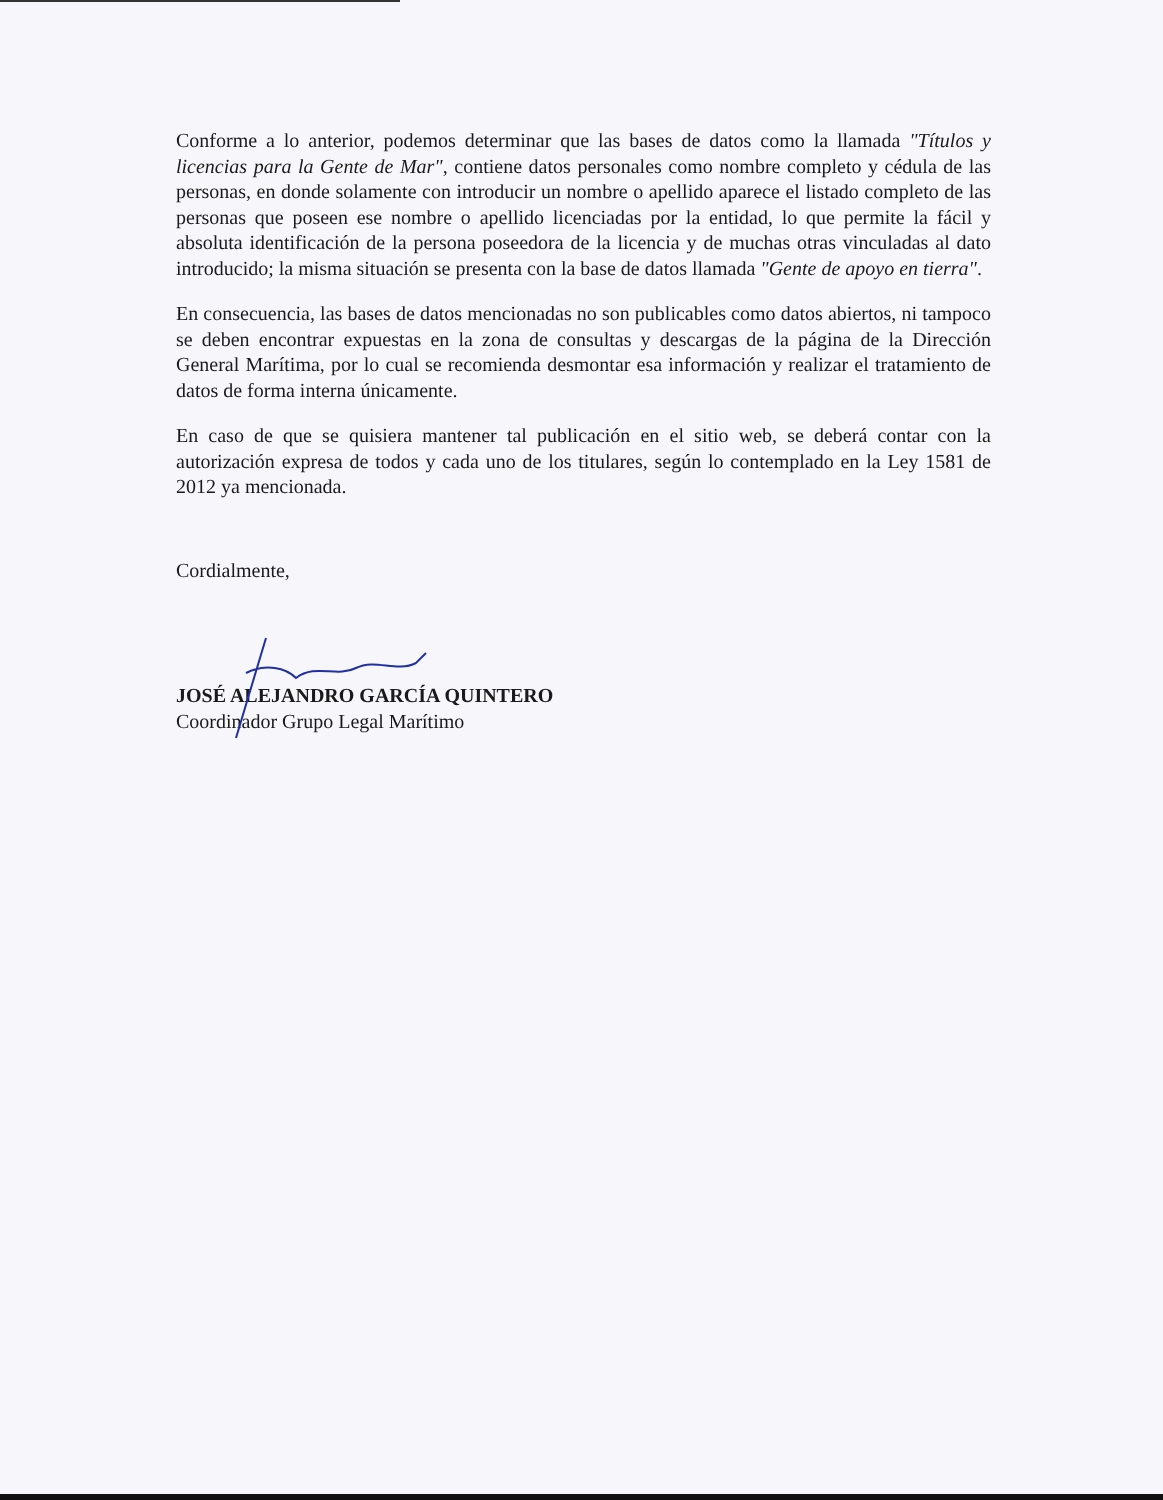Conforme a lo anterior, podemos determinar que las bases de datos como la llamada "Títulos y licencias para la Gente de Mar", contiene datos personales como nombre completo y cédula de las personas, en donde solamente con introducir un nombre o apellido aparece el listado completo de las personas que poseen ese nombre o apellido licenciadas por la entidad, lo que permite la fácil y absoluta identificación de la persona poseedora de la licencia y de muchas otras vinculadas al dato introducido; la misma situación se presenta con la base de datos llamada "Gente de apoyo en tierra".
En consecuencia, las bases de datos mencionadas no son publicables como datos abiertos, ni tampoco se deben encontrar expuestas en la zona de consultas y descargas de la página de la Dirección General Marítima, por lo cual se recomienda desmontar esa información y realizar el tratamiento de datos de forma interna únicamente.
En caso de que se quisiera mantener tal publicación en el sitio web, se deberá contar con la autorización expresa de todos y cada uno de los titulares, según lo contemplado en la Ley 1581 de 2012 ya mencionada.
Cordialmente,
JOSÉ ALEJANDRO GARCÍA QUINTERO
Coordinador Grupo Legal Marítimo